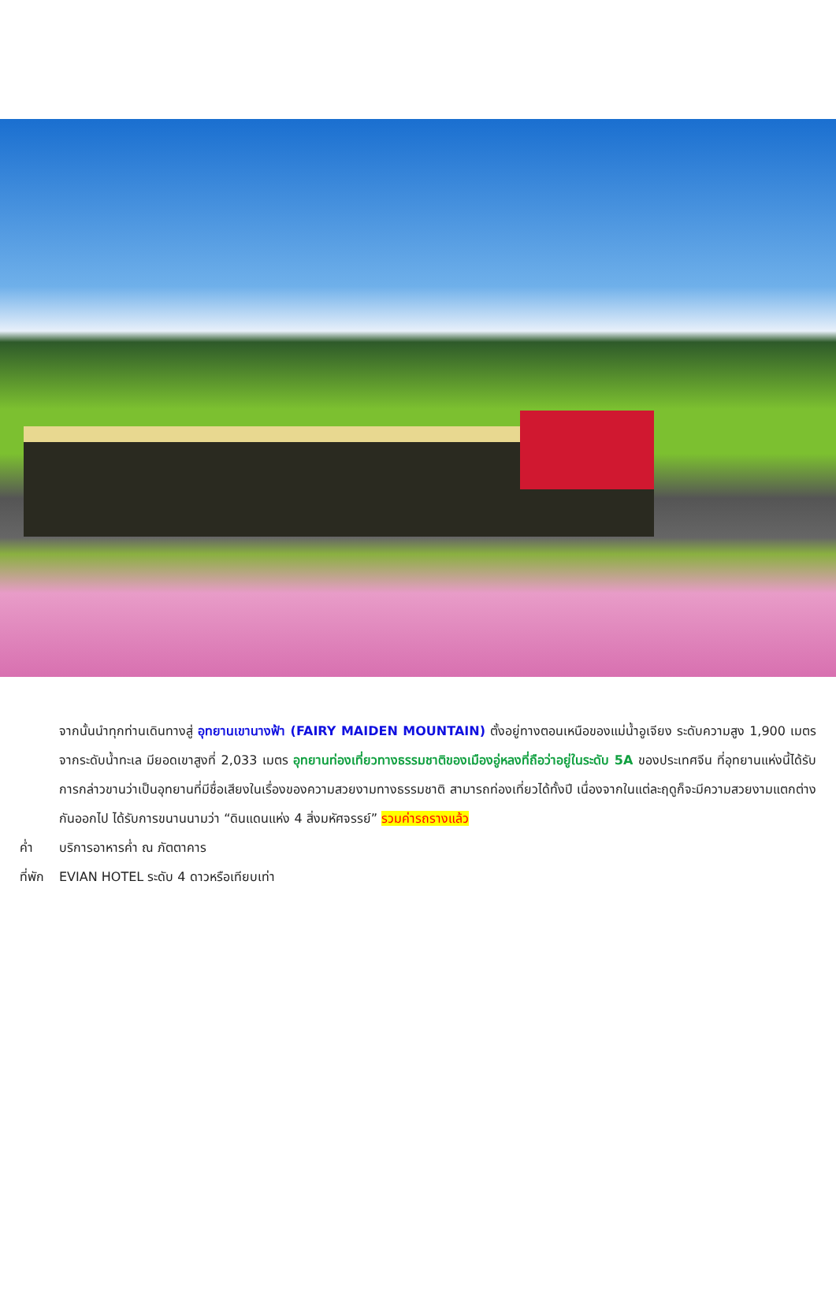จากนั้นนำทุกท่านเดินทางสู่ อุทยานเขานางฟ้า (FAIRY MAIDEN MOUNTAIN) ตั้งอยู่ทางตอนเหนือของแม่น้ำอูเจียง ระดับความสูง 1,900 เมตรจากระดับน้ำทะเล มียอดเขาสูงที่ 2,033 เมตร อุทยานท่องเที่ยวทางธรรมชาติของเมืองอู่หลงที่ถือว่าอยู่ในระดับ 5A ของประเทศจีน ที่อุทยานแห่งนี้ได้รับการกล่าวขานว่าเป็นอุทยานที่มีชื่อเสียงในเรื่องของความสวยงามทางธรรมชาติ สามารถท่องเที่ยวได้ทั้งปี เนื่องจากในแต่ละฤดูก็จะมีความสวยงามแตกต่างกันออกไป ได้รับการขนานนามว่า “ดินแดนแห่ง 4 สิ่งมหัศจรรย์” รวมค่ารถรางแล้ว
ค่ำ บริการอาหารค่ำ ณ ภัตตาคาร
ที่พัก EVIAN HOTEL ระดับ 4 ดาวหรือเทียบเท่า